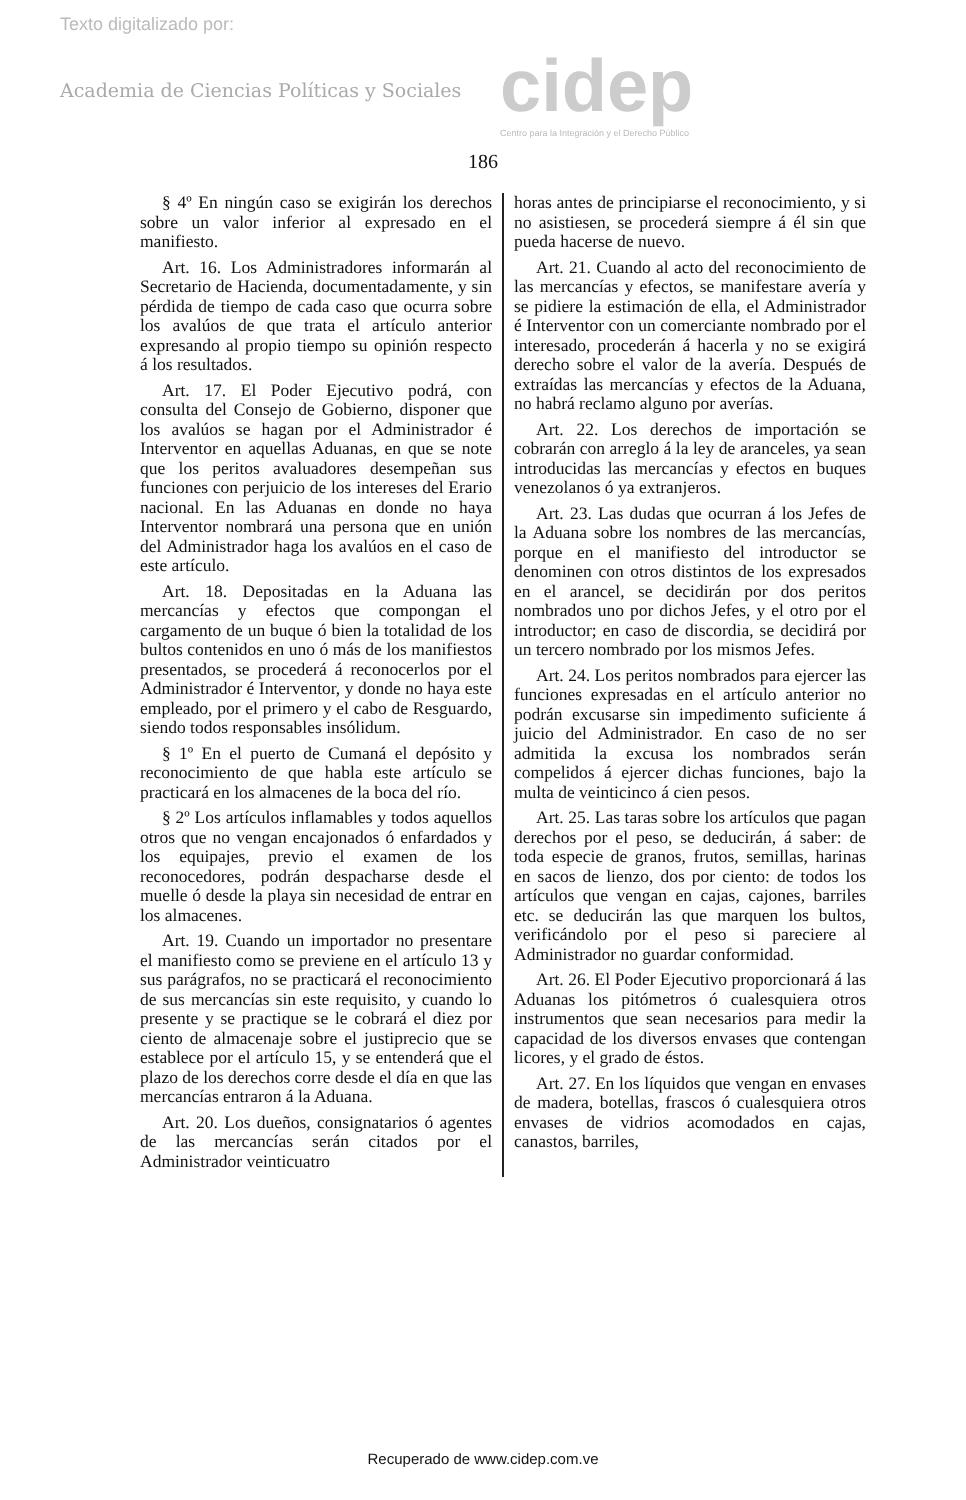Texto digitalizado por:
Academia de Ciencias Políticas y Sociales
cidep
Centro para la Integración y el Derecho Público
186
§ 4º En ningún caso se exigirán los derechos sobre un valor inferior al expresado en el manifiesto.
Art. 16. Los Administradores informarán al Secretario de Hacienda, documentadamente, y sin pérdida de tiempo de cada caso que ocurra sobre los avalúos de que trata el artículo anterior expresando al propio tiempo su opinión respecto á los resultados.
Art. 17. El Poder Ejecutivo podrá, con consulta del Consejo de Gobierno, disponer que los avalúos se hagan por el Administrador é Interventor en aquellas Aduanas, en que se note que los peritos avaluadores desempeñan sus funciones con perjuicio de los intereses del Erario nacional. En las Aduanas en donde no haya Interventor nombrará una persona que en unión del Administrador haga los avalúos en el caso de este artículo.
Art. 18. Depositadas en la Aduana las mercancías y efectos que compongan el cargamento de un buque ó bien la totalidad de los bultos contenidos en uno ó más de los manifiestos presentados, se procederá á reconocerlos por el Administrador é Interventor, y donde no haya este empleado, por el primero y el cabo de Resguardo, siendo todos responsables insólidum.
§ 1º En el puerto de Cumaná el depósito y reconocimiento de que habla este artículo se practicará en los almacenes de la boca del río.
§ 2º Los artículos inflamables y todos aquellos otros que no vengan encajonados ó enfardados y los equipajes, previo el examen de los reconocedores, podrán despacharse desde el muelle ó desde la playa sin necesidad de entrar en los almacenes.
Art. 19. Cuando un importador no presentare el manifiesto como se previene en el artículo 13 y sus parágrafos, no se practicará el reconocimiento de sus mercancías sin este requisito, y cuando lo presente y se practique se le cobrará el diez por ciento de almacenaje sobre el justiprecio que se establece por el artículo 15, y se entenderá que el plazo de los derechos corre desde el día en que las mercancías entraron á la Aduana.
Art. 20. Los dueños, consignatarios ó agentes de las mercancías serán citados por el Administrador veinticuatro
horas antes de principiarse el reconocimiento, y si no asistiesen, se procederá siempre á él sin que pueda hacerse de nuevo.
Art. 21. Cuando al acto del reconocimiento de las mercancías y efectos, se manifestare avería y se pidiere la estimación de ella, el Administrador é Interventor con un comerciante nombrado por el interesado, procederán á hacerla y no se exigirá derecho sobre el valor de la avería. Después de extraídas las mercancías y efectos de la Aduana, no habrá reclamo alguno por averías.
Art. 22. Los derechos de importación se cobrarán con arreglo á la ley de aranceles, ya sean introducidas las mercancías y efectos en buques venezolanos ó ya extranjeros.
Art. 23. Las dudas que ocurran á los Jefes de la Aduana sobre los nombres de las mercancías, porque en el manifiesto del introductor se denominen con otros distintos de los expresados en el arancel, se decidirán por dos peritos nombrados uno por dichos Jefes, y el otro por el introductor; en caso de discordia, se decidirá por un tercero nombrado por los mismos Jefes.
Art. 24. Los peritos nombrados para ejercer las funciones expresadas en el artículo anterior no podrán excusarse sin impedimento suficiente á juicio del Administrador. En caso de no ser admitida la excusa los nombrados serán compelidos á ejercer dichas funciones, bajo la multa de veinticinco á cien pesos.
Art. 25. Las taras sobre los artículos que pagan derechos por el peso, se deducirán, á saber: de toda especie de granos, frutos, semillas, harinas en sacos de lienzo, dos por ciento: de todos los artículos que vengan en cajas, cajones, barriles etc. se deducirán las que marquen los bultos, verificándolo por el peso si pareciere al Administrador no guardar conformidad.
Art. 26. El Poder Ejecutivo proporcionará á las Aduanas los pitómetros ó cualesquiera otros instrumentos que sean necesarios para medir la capacidad de los diversos envases que contengan licores, y el grado de éstos.
Art. 27. En los líquidos que vengan en envases de madera, botellas, frascos ó cualesquiera otros envases de vidrios acomodados en cajas, canastos, barriles,
Recuperado de www.cidep.com.ve